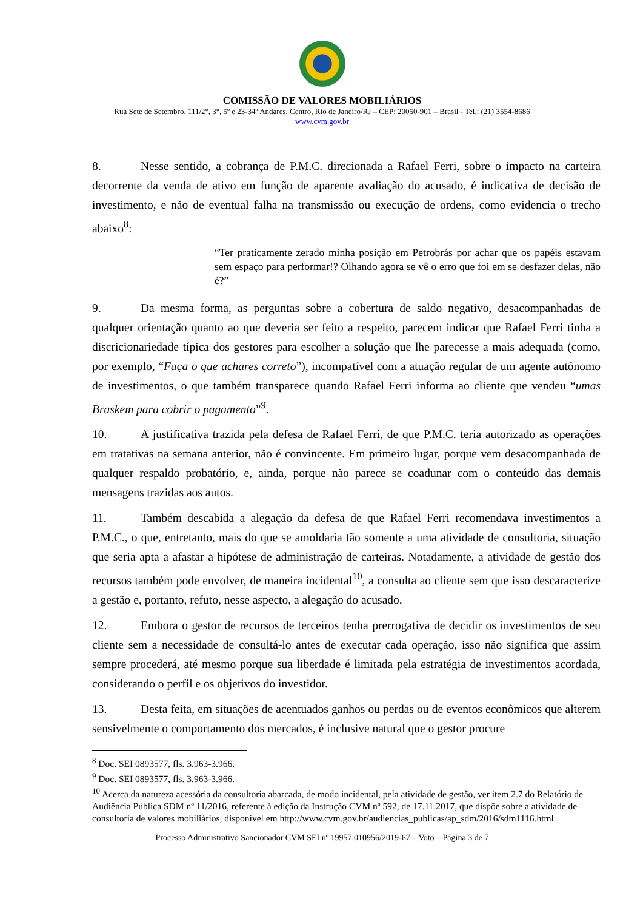COMISSÃO DE VALORES MOBILIÁRIOS
Rua Sete de Setembro, 111/2°, 3°, 5º e 23-34º Andares, Centro, Rio de Janeiro/RJ – CEP: 20050-901 – Brasil - Tel.: (21) 3554-8686
www.cvm.gov.br
8. Nesse sentido, a cobrança de P.M.C. direcionada a Rafael Ferri, sobre o impacto na carteira decorrente da venda de ativo em função de aparente avaliação do acusado, é indicativa de decisão de investimento, e não de eventual falha na transmissão ou execução de ordens, como evidencia o trecho abaixo<sup>8</sup>:
“Ter praticamente zerado minha posição em Petrobrás por achar que os papéis estavam sem espaço para performar!? Olhando agora se vê o erro que foi em se desfazer delas, não é?”
9. Da mesma forma, as perguntas sobre a cobertura de saldo negativo, desacompanhadas de qualquer orientação quanto ao que deveria ser feito a respeito, parecem indicar que Rafael Ferri tinha a discricionariedade típica dos gestores para escolher a solução que lhe parecesse a mais adequada (como, por exemplo, “Faça o que achares correto”), incompatível com a atuação regular de um agente autônomo de investimentos, o que também transparece quando Rafael Ferri informa ao cliente que vendeu “umas Braskem para cobrir o pagamento”<sup>9</sup>.
10. A justificativa trazida pela defesa de Rafael Ferri, de que P.M.C. teria autorizado as operações em tratativas na semana anterior, não é convincente. Em primeiro lugar, porque vem desacompanhada de qualquer respaldo probatório, e, ainda, porque não parece se coadunar com o conteúdo das demais mensagens trazidas aos autos.
11. Também descabida a alegação da defesa de que Rafael Ferri recomendava investimentos a P.M.C., o que, entretanto, mais do que se amoldaria tão somente a uma atividade de consultoria, situação que seria apta a afastar a hipótese de administração de carteiras. Notadamente, a atividade de gestão dos recursos também pode envolver, de maneira incidental<sup>10</sup>, a consulta ao cliente sem que isso descaracterize a gestão e, portanto, refuto, nesse aspecto, a alegação do acusado.
12. Embora o gestor de recursos de terceiros tenha prerrogativa de decidir os investimentos de seu cliente sem a necessidade de consultá-lo antes de executar cada operação, isso não significa que assim sempre procederá, até mesmo porque sua liberdade é limitada pela estratégia de investimentos acordada, considerando o perfil e os objetivos do investidor.
13. Desta feita, em situações de acentuados ganhos ou perdas ou de eventos econômicos que alterem sensivelmente o comportamento dos mercados, é inclusive natural que o gestor procure
<sup>8</sup> Doc. SEI 0893577, fls. 3.963-3.966.
<sup>9</sup> Doc. SEI 0893577, fls. 3.963-3.966.
<sup>10</sup> Acerca da natureza acessória da consultoria abarcada, de modo incidental, pela atividade de gestão, ver item 2.7 do Relatório de Audiência Pública SDM nº 11/2016, referente à edição da Instrução CVM nº 592, de 17.11.2017, que dispõe sobre a atividade de consultoria de valores mobiliários, disponível em http://www.cvm.gov.br/audiencias_publicas/ap_sdm/2016/sdm1116.html
Processo Administrativo Sancionador CVM SEI nº 19957.010956/2019-67 – Voto – Página 3 de 7